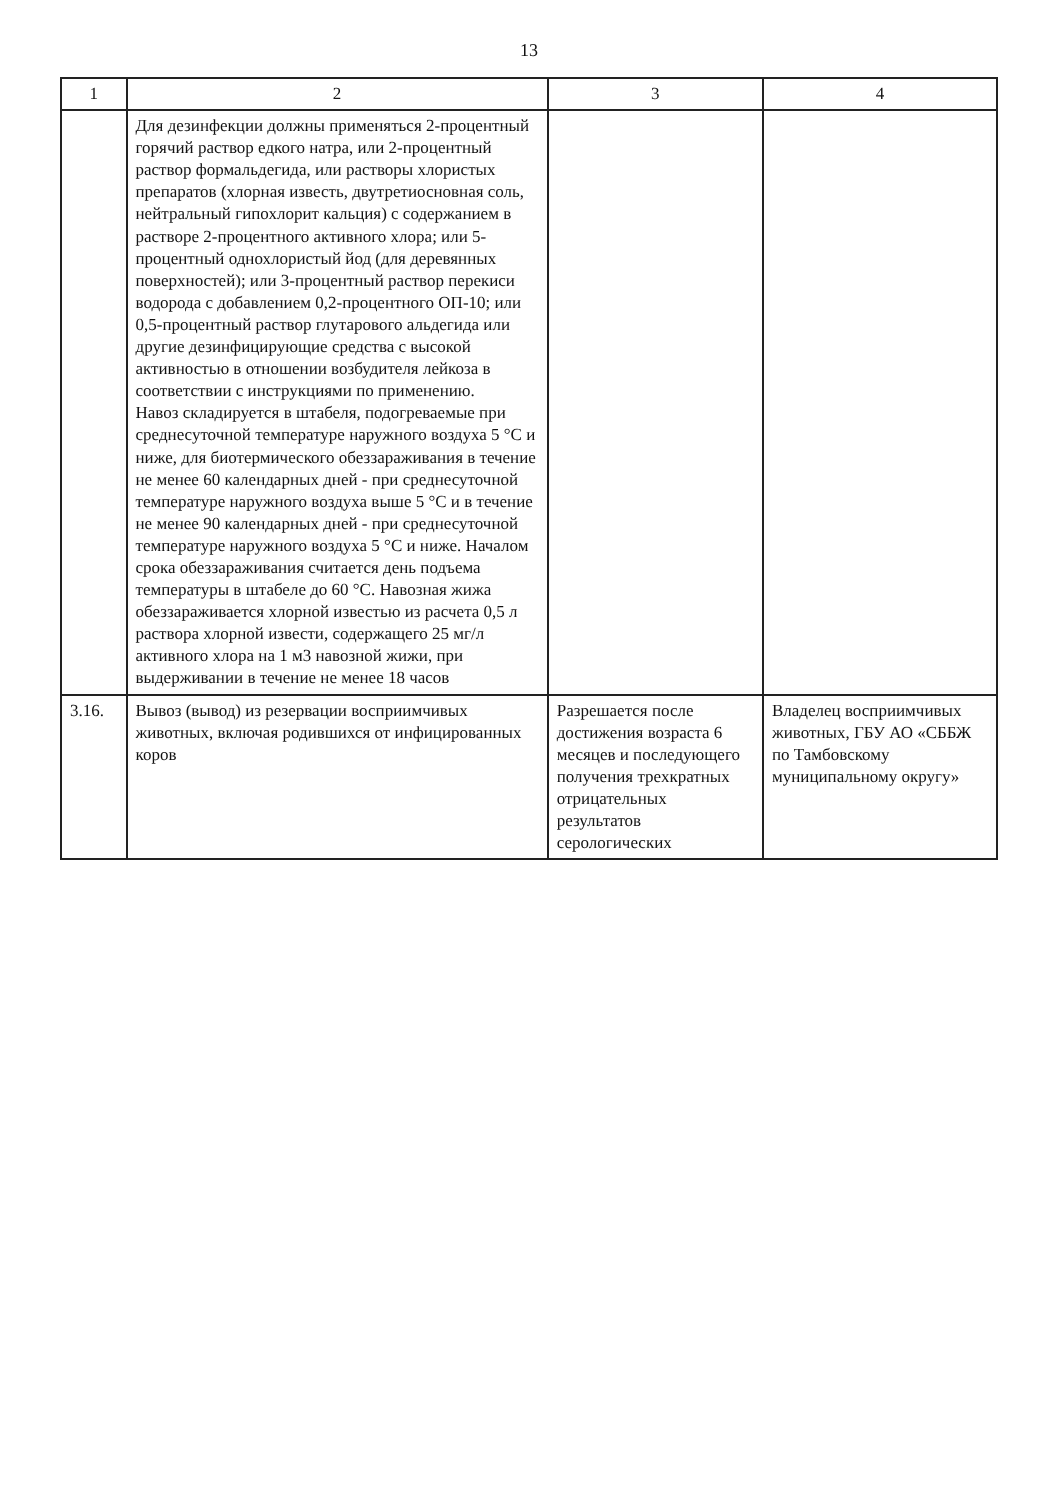13
| 1 | 2 | 3 | 4 |
| --- | --- | --- | --- |
| | Для дезинфекции должны применяться 2-процентный горячий раствор едкого натра, или 2-процентный раствор формальдегида, или растворы хлористых препаратов (хлорная известь, двутретиосновная соль, нейтральный гипохлорит кальция) с содержанием в растворе 2-процентного активного хлора; или 5-процентный однохлористый йод (для деревянных поверхностей); или 3-процентный раствор перекиси водорода с добавлением 0,2-процентного ОП-10; или 0,5-процентный раствор глутарового альдегида или другие дезинфицирующие средства с высокой активностью в отношении возбудителя лейкоза в соответствии с инструкциями по применению. Навоз складируется в штабеля, подогреваемые при среднесуточной температуре наружного воздуха 5 °С и ниже, для биотермического обеззараживания в течение не менее 60 календарных дней - при среднесуточной температуре наружного воздуха выше 5 °С и в течение не менее 90 календарных дней - при среднесуточной температуре наружного воздуха 5 °С и ниже. Началом срока обеззараживания считается день подъема температуры в штабеле до 60 °С. Навозная жижа обеззараживается хлорной известью из расчета 0,5 л раствора хлорной извести, содержащего 25 мг/л активного хлора на 1 м3 навозной жижи, при выдерживании в течение не менее 18 часов | | |
| 3.16. | Вывоз (вывод) из резервации восприимчивых животных, включая родившихся от инфицированных коров | Разрешается после достижения возраста 6 месяцев и последующего получения трехкратных отрицательных результатов серологических | Владелец восприимчивых животных, ГБУ АО «СББЖ по Тамбовскому муниципальному округу» |